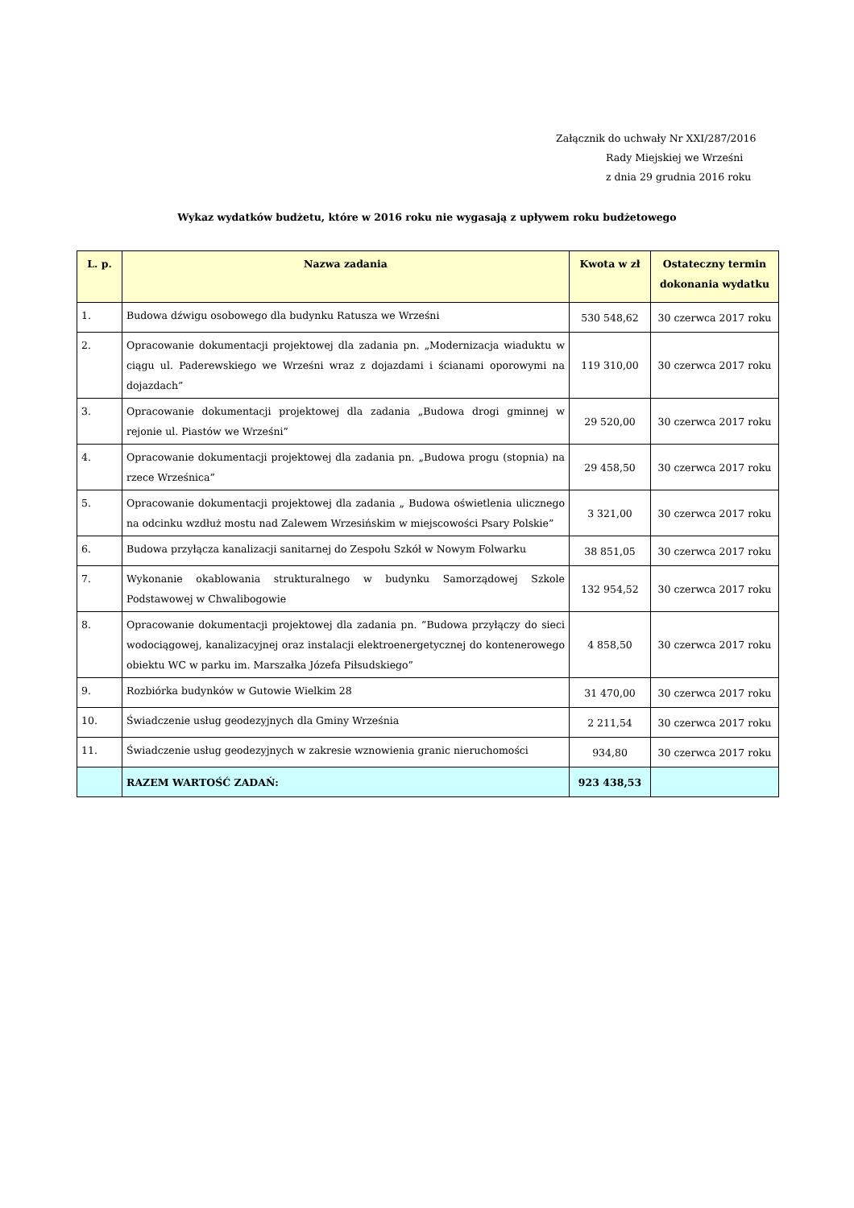Załącznik do uchwały Nr XXI/287/2016
Rady Miejskiej we Wrześni
z dnia 29 grudnia 2016 roku
Wykaz wydatków budżetu, które w 2016 roku nie wygasają z upływem roku budżetowego
| L. p. | Nazwa zadania | Kwota w zł | Ostateczny termin dokonania wydatku |
| --- | --- | --- | --- |
| 1. | Budowa dźwigu osobowego dla budynku Ratusza we Wrześni | 530 548,62 | 30 czerwca 2017 roku |
| 2. | Opracowanie dokumentacji projektowej dla zadania pn. „Modernizacja wiaduktu w ciągu ul. Paderewskiego we Wrześni wraz z dojazdami i ścianami oporowymi na dojazdach” | 119 310,00 | 30 czerwca 2017 roku |
| 3. | Opracowanie dokumentacji projektowej dla zadania „Budowa drogi gminnej w rejonie ul. Piastów we Wrześni” | 29 520,00 | 30 czerwca 2017 roku |
| 4. | Opracowanie dokumentacji projektowej dla zadania pn. „Budowa progu (stopnia) na rzece Wrześnica” | 29 458,50 | 30 czerwca 2017 roku |
| 5. | Opracowanie dokumentacji projektowej dla zadania „ Budowa oświetlenia ulicznego na odcinku wzdłuż mostu nad Zalewem Wrzesińskim w miejscowości Psary Polskie” | 3 321,00 | 30 czerwca 2017 roku |
| 6. | Budowa przyłącza kanalizacji sanitarnej do Zespołu Szkół w Nowym Folwarku | 38 851,05 | 30 czerwca 2017 roku |
| 7. | Wykonanie okablowania strukturalnego w budynku Samorządowej Szkole Podstawowej w Chwalibogowie | 132 954,52 | 30 czerwca 2017 roku |
| 8. | Opracowanie dokumentacji projektowej dla zadania pn. ”Budowa przyłączy do sieci wodociągowej, kanalizacyjnej oraz instalacji elektroenergetycznej do kontenerowego obiektu WC w parku im. Marszałka Józefa Piłsudskiego” | 4 858,50 | 30 czerwca 2017 roku |
| 9. | Rozbiórka budynków w Gutowie Wielkim 28 | 31 470,00 | 30 czerwca 2017 roku |
| 10. | Świadczenie usług geodezyjnych dla Gminy Września | 2 211,54 | 30 czerwca 2017 roku |
| 11. | Świadczenie usług geodezyjnych w zakresie wznowienia granic nieruchomości | 934,80 | 30 czerwca 2017 roku |
| | RAZEM WARTOŚĆ ZADAŃ: | 923 438,53 | |